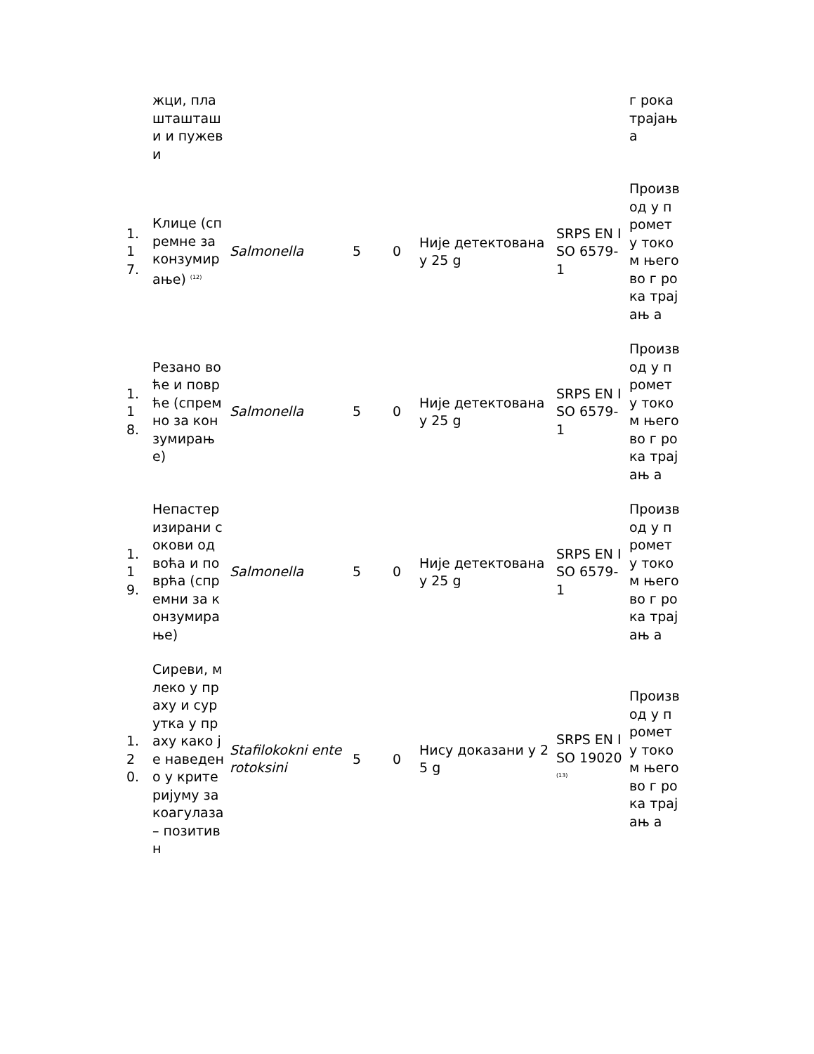| | жци, плашташташи и пужеви | | | | | | г рока трајањ а |
| 1.17. | Клице (спремне за конзумирање) <sup>(12)</sup> | Salmonella | 5 | 0 | Није детектована у 25 g | SRPS EN ISO 6579-1 | Производ у промет у током његово г рока трајањ а |
| 1.18. | Резано воће и поврће (спремно за конзумирање) | Salmonella | 5 | 0 | Није детектована у 25 g | SRPS EN ISO 6579-1 | Производ у промет у током његово г рока трајањ а |
| 1.19. | Непастеризирани сокови од воћа и поврћа (спремни за конзумирање) | Salmonella | 5 | 0 | Није детектована у 25 g | SRPS EN ISO 6579-1 | Производ у промет у током његово г рока трајањ а |
| 1.20. | Сиреви, млеко у праху и сурутка у праху како је наведено у критеријуму за коагулаза – позитивн | Stafilokokni enterotoksini | 5 | 0 | Нису доказани у 25 g | SRPS EN ISO 19020<sup>(13)</sup> | Производ у промет у током његово г рока трајањ а |